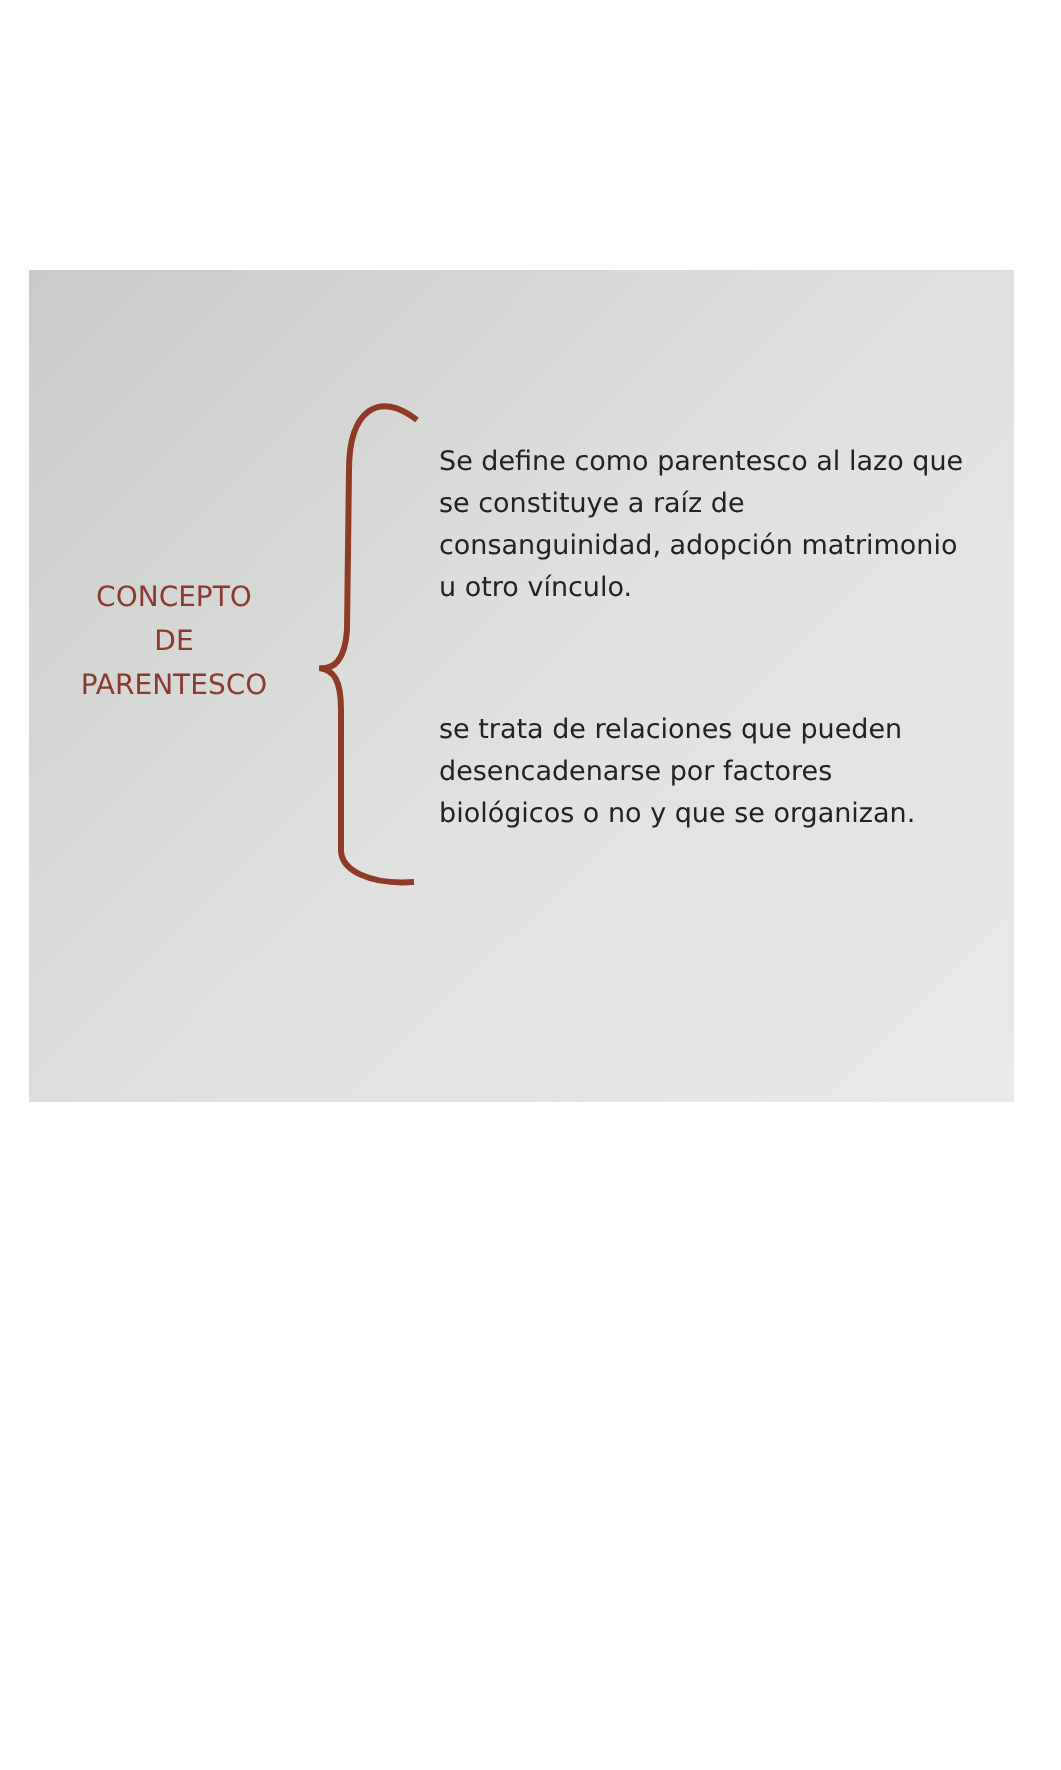CONCEPTO
DE
PARENTESCO
Se define como parentesco al lazo que se constituye a raíz de consanguinidad, adopción matrimonio u otro vínculo.
se trata de relaciones que pueden desencadenarse por factores biológicos o no y que se organizan.